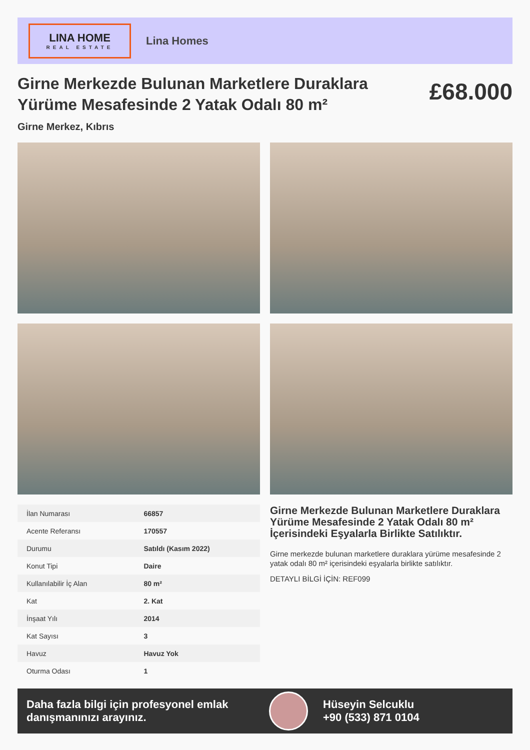LINA HOME
REAL ESTATE
Lina Homes
Girne Merkezde Bulunan Marketlere Duraklara Yürüme Mesafesinde 2 Yatak Odalı 80 m²
£68.000
Girne Merkez, Kıbrıs
| İlan Numarası | 66857 |
| Acente Referansı | 170557 |
| Durumu | Satıldı (Kasım 2022) |
| Konut Tipi | Daire |
| Kullanılabilir İç Alan | 80 m² |
| Kat | 2. Kat |
| İnşaat Yılı | 2014 |
| Kat Sayısı | 3 |
| Havuz | Havuz Yok |
| Oturma Odası | 1 |
Girne Merkezde Bulunan Marketlere Duraklara Yürüme Mesafesinde 2 Yatak Odalı 80 m² İçerisindeki Eşyalarla Birlikte Satılıktır.
Girne merkezde bulunan marketlere duraklara yürüme mesafesinde 2 yatak odalı 80 m² içerisindeki eşyalarla birlikte satılıktır.
DETAYLI BİLGİ İÇİN: REF099
Daha fazla bilgi için profesyonel emlak danışmanınızı arayınız.
Hüseyin Selcuklu
+90 (533) 871 0104